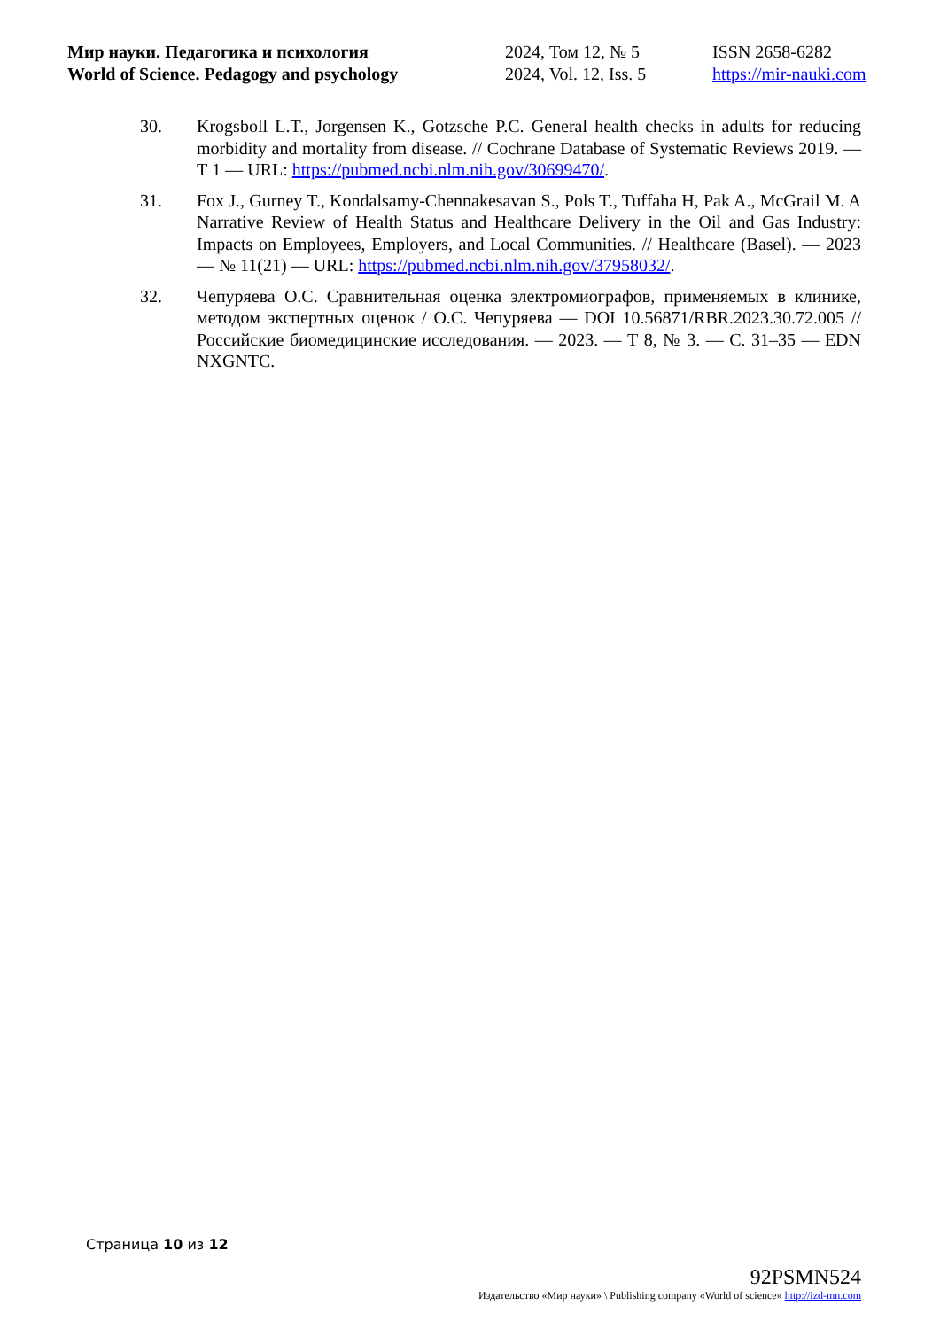| Мир науки. Педагогика и психология | 2024, Том 12, № 5 | ISSN 2658-6282 |
| World of Science. Pedagogy and psychology | 2024, Vol. 12, Iss. 5 | https://mir-nauki.com |
30. Krogsboll L.T., Jorgensen K., Gotzsche P.C. General health checks in adults for reducing morbidity and mortality from disease. // Cochrane Database of Systematic Reviews 2019. — Т 1 — URL: https://pubmed.ncbi.nlm.nih.gov/30699470/.
31. Fox J., Gurney T., Kondalsamy-Chennakesavan S., Pols T., Tuffaha H, Pak A., McGrail M. A Narrative Review of Health Status and Healthcare Delivery in the Oil and Gas Industry: Impacts on Employees, Employers, and Local Communities. // Healthcare (Basel). — 2023 — № 11(21) — URL: https://pubmed.ncbi.nlm.nih.gov/37958032/.
32. Чепуряева О.С. Сравнительная оценка электромиографов, применяемых в клинике, методом экспертных оценок / О.С. Чепуряева — DOI 10.56871/RBR.2023.30.72.005 // Российские биомедицинские исследования. — 2023. — Т 8, № 3. — С. 31–35 — EDN NXGNTC.
Страница 10 из 12
92PSMN524
Издательство «Мир науки» \ Publishing company «World of science» http://izd-mn.com